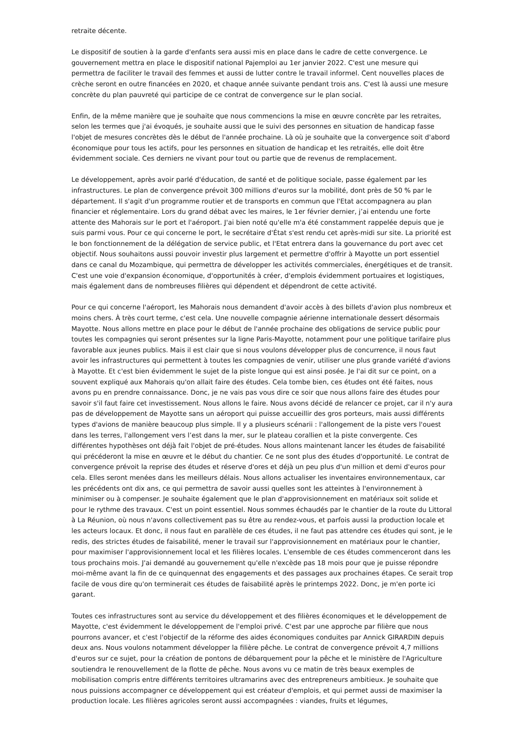retraite décente.
Le dispositif de soutien à la garde d'enfants sera aussi mis en place dans le cadre de cette convergence. Le gouvernement mettra en place le dispositif national Pajemploi au 1er janvier 2022. C'est une mesure qui permettra de faciliter le travail des femmes et aussi de lutter contre le travail informel. Cent nouvelles places de crèche seront en outre financées en 2020, et chaque année suivante pendant trois ans. C'est là aussi une mesure concrète du plan pauvreté qui participe de ce contrat de convergence sur le plan social.
Enfin, de la même manière que je souhaite que nous commencions la mise en œuvre concrète par les retraites, selon les termes que j'ai évoqués, je souhaite aussi que le suivi des personnes en situation de handicap fasse l'objet de mesures concrètes dès le début de l'année prochaine. Là où je souhaite que la convergence soit d'abord économique pour tous les actifs, pour les personnes en situation de handicap et les retraités, elle doit être évidemment sociale. Ces derniers ne vivant pour tout ou partie que de revenus de remplacement.
Le développement, après avoir parlé d'éducation, de santé et de politique sociale, passe également par les infrastructures. Le plan de convergence prévoit 300 millions d'euros sur la mobilité, dont près de 50 % par le département. Il s'agit d'un programme routier et de transports en commun que l'Etat accompagnera au plan financier et réglementaire. Lors du grand débat avec les maires, le 1er février dernier, j’ai entendu une forte attente des Mahorais sur le port et l'aéroport. J'ai bien noté qu'elle m'a été constamment rappelée depuis que je suis parmi vous. Pour ce qui concerne le port, le secrétaire d'État s'est rendu cet après-midi sur site. La priorité est le bon fonctionnement de la délégation de service public, et l'Etat entrera dans la gouvernance du port avec cet objectif. Nous souhaitons aussi pouvoir investir plus largement et permettre d'offrir à Mayotte un port essentiel dans ce canal du Mozambique, qui permettra de développer les activités commerciales, énergétiques et de transit. C'est une voie d'expansion économique, d'opportunités à créer, d'emplois évidemment portuaires et logistiques, mais également dans de nombreuses filières qui dépendent et dépendront de cette activité.
Pour ce qui concerne l'aéroport, les Mahorais nous demandent d'avoir accès à des billets d'avion plus nombreux et moins chers. À très court terme, c'est cela. Une nouvelle compagnie aérienne internationale dessert désormais Mayotte. Nous allons mettre en place pour le début de l'année prochaine des obligations de service public pour toutes les compagnies qui seront présentes sur la ligne Paris-Mayotte, notamment pour une politique tarifaire plus favorable aux jeunes publics. Mais il est clair que si nous voulons développer plus de concurrence, il nous faut avoir les infrastructures qui permettent à toutes les compagnies de venir, utiliser une plus grande variété d'avions à Mayotte. Et c'est bien évidemment le sujet de la piste longue qui est ainsi posée. Je l'ai dit sur ce point, on a souvent expliqué aux Mahorais qu'on allait faire des études. Cela tombe bien, ces études ont été faites, nous avons pu en prendre connaissance. Donc, je ne vais pas vous dire ce soir que nous allons faire des études pour savoir s'il faut faire cet investissement. Nous allons le faire. Nous avons décidé de relancer ce projet, car il n'y aura pas de développement de Mayotte sans un aéroport qui puisse accueillir des gros porteurs, mais aussi différents types d'avions de manière beaucoup plus simple. Il y a plusieurs scénarii : l'allongement de la piste vers l'ouest dans les terres, l'allongement vers l’est dans la mer, sur le plateau corallien et la piste convergente. Ces différentes hypothèses ont déjà fait l'objet de pré-études. Nous allons maintenant lancer les études de faisabilité qui précéderont la mise en œuvre et le début du chantier. Ce ne sont plus des études d'opportunité. Le contrat de convergence prévoit la reprise des études et réserve d'ores et déjà un peu plus d'un million et demi d'euros pour cela. Elles seront menées dans les meilleurs délais. Nous allons actualiser les inventaires environnementaux, car les précédents ont dix ans, ce qui permettra de savoir aussi quelles sont les atteintes à l'environnement à minimiser ou à compenser. Je souhaite également que le plan d'approvisionnement en matériaux soit solide et pour le rythme des travaux. C'est un point essentiel. Nous sommes échaudés par le chantier de la route du Littoral à La Réunion, où nous n'avons collectivement pas su être au rendez-vous, et parfois aussi la production locale et les acteurs locaux. Et donc, il nous faut en parallèle de ces études, il ne faut pas attendre ces études qui sont, je le redis, des strictes études de faisabilité, mener le travail sur l'approvisionnement en matériaux pour le chantier, pour maximiser l'approvisionnement local et les filières locales. L'ensemble de ces études commenceront dans les tous prochains mois. J'ai demandé au gouvernement qu'elle n'excède pas 18 mois pour que je puisse répondre moi-même avant la fin de ce quinquennat des engagements et des passages aux prochaines étapes. Ce serait trop facile de vous dire qu'on terminerait ces études de faisabilité après le printemps 2022. Donc, je m'en porte ici garant.
Toutes ces infrastructures sont au service du développement et des filières économiques et le développement de Mayotte, c'est évidemment le développement de l'emploi privé. C'est par une approche par filière que nous pourrons avancer, et c'est l'objectif de la réforme des aides économiques conduites par Annick GIRARDIN depuis deux ans. Nous voulons notamment développer la filière pêche. Le contrat de convergence prévoit 4,7 millions d'euros sur ce sujet, pour la création de pontons de débarquement pour la pêche et le ministère de l'Agriculture soutiendra le renouvellement de la flotte de pêche. Nous avons vu ce matin de très beaux exemples de mobilisation compris entre différents territoires ultramarins avec des entrepreneurs ambitieux. Je souhaite que nous puissions accompagner ce développement qui est créateur d'emplois, et qui permet aussi de maximiser la production locale. Les filières agricoles seront aussi accompagnées : viandes, fruits et légumes,